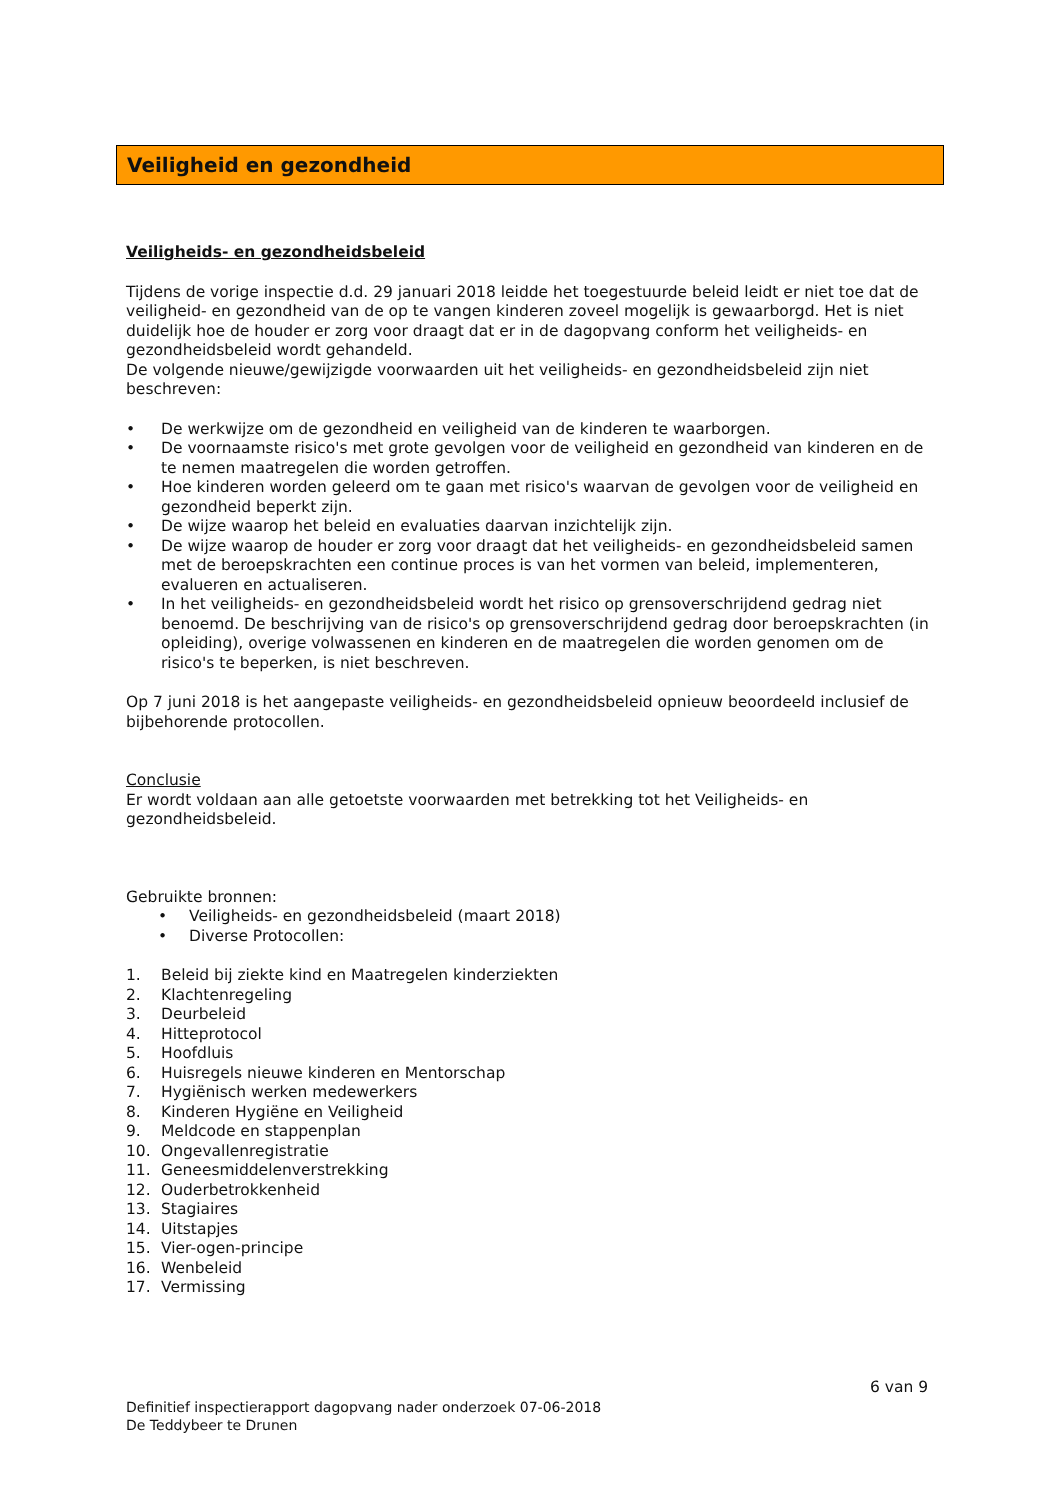Veiligheid en gezondheid
Veiligheids- en gezondheidsbeleid
Tijdens de vorige inspectie d.d. 29 januari 2018 leidde het toegestuurde beleid leidt er niet toe dat de veiligheid- en gezondheid van de op te vangen kinderen zoveel mogelijk is gewaarborgd. Het is niet duidelijk hoe de houder er zorg voor draagt dat er in de dagopvang conform het veiligheids- en gezondheidsbeleid wordt gehandeld.
De volgende nieuwe/gewijzigde voorwaarden uit het veiligheids- en gezondheidsbeleid zijn niet beschreven:
• De werkwijze om de gezondheid en veiligheid van de kinderen te waarborgen.
• De voornaamste risico's met grote gevolgen voor de veiligheid en gezondheid van kinderen en de te nemen maatregelen die worden getroffen.
• Hoe kinderen worden geleerd om te gaan met risico's waarvan de gevolgen voor de veiligheid en gezondheid beperkt zijn.
• De wijze waarop het beleid en evaluaties daarvan inzichtelijk zijn.
• De wijze waarop de houder er zorg voor draagt dat het veiligheids- en gezondheidsbeleid samen met de beroepskrachten een continue proces is van het vormen van beleid, implementeren, evalueren en actualiseren.
• In het veiligheids- en gezondheidsbeleid wordt het risico op grensoverschrijdend gedrag niet benoemd. De beschrijving van de risico's op grensoverschrijdend gedrag door beroepskrachten (in opleiding), overige volwassenen en kinderen en de maatregelen die worden genomen om de risico's te beperken, is niet beschreven.
Op 7 juni 2018 is het aangepaste veiligheids- en gezondheidsbeleid opnieuw beoordeeld inclusief de bijbehorende protocollen.
Conclusie
Er wordt voldaan aan alle getoetste voorwaarden met betrekking tot het Veiligheids- en gezondheidsbeleid.
Gebruikte bronnen:
• Veiligheids- en gezondheidsbeleid (maart 2018)
• Diverse Protocollen:
1. Beleid bij ziekte kind en Maatregelen kinderziekten
2. Klachtenregeling
3. Deurbeleid
4. Hitteprotocol
5. Hoofdluis
6. Huisregels nieuwe kinderen en Mentorschap
7. Hygiënisch werken medewerkers
8. Kinderen Hygiëne en Veiligheid
9. Meldcode en stappenplan
10. Ongevallenregistratie
11. Geneesmiddelenverstrekking
12. Ouderbetrokkenheid
13. Stagiaires
14. Uitstapjes
15. Vier-ogen-principe
16. Wenbeleid
17. Vermissing
6 van 9
Definitief inspectierapport dagopvang nader onderzoek 07-06-2018
De Teddybeer te Drunen